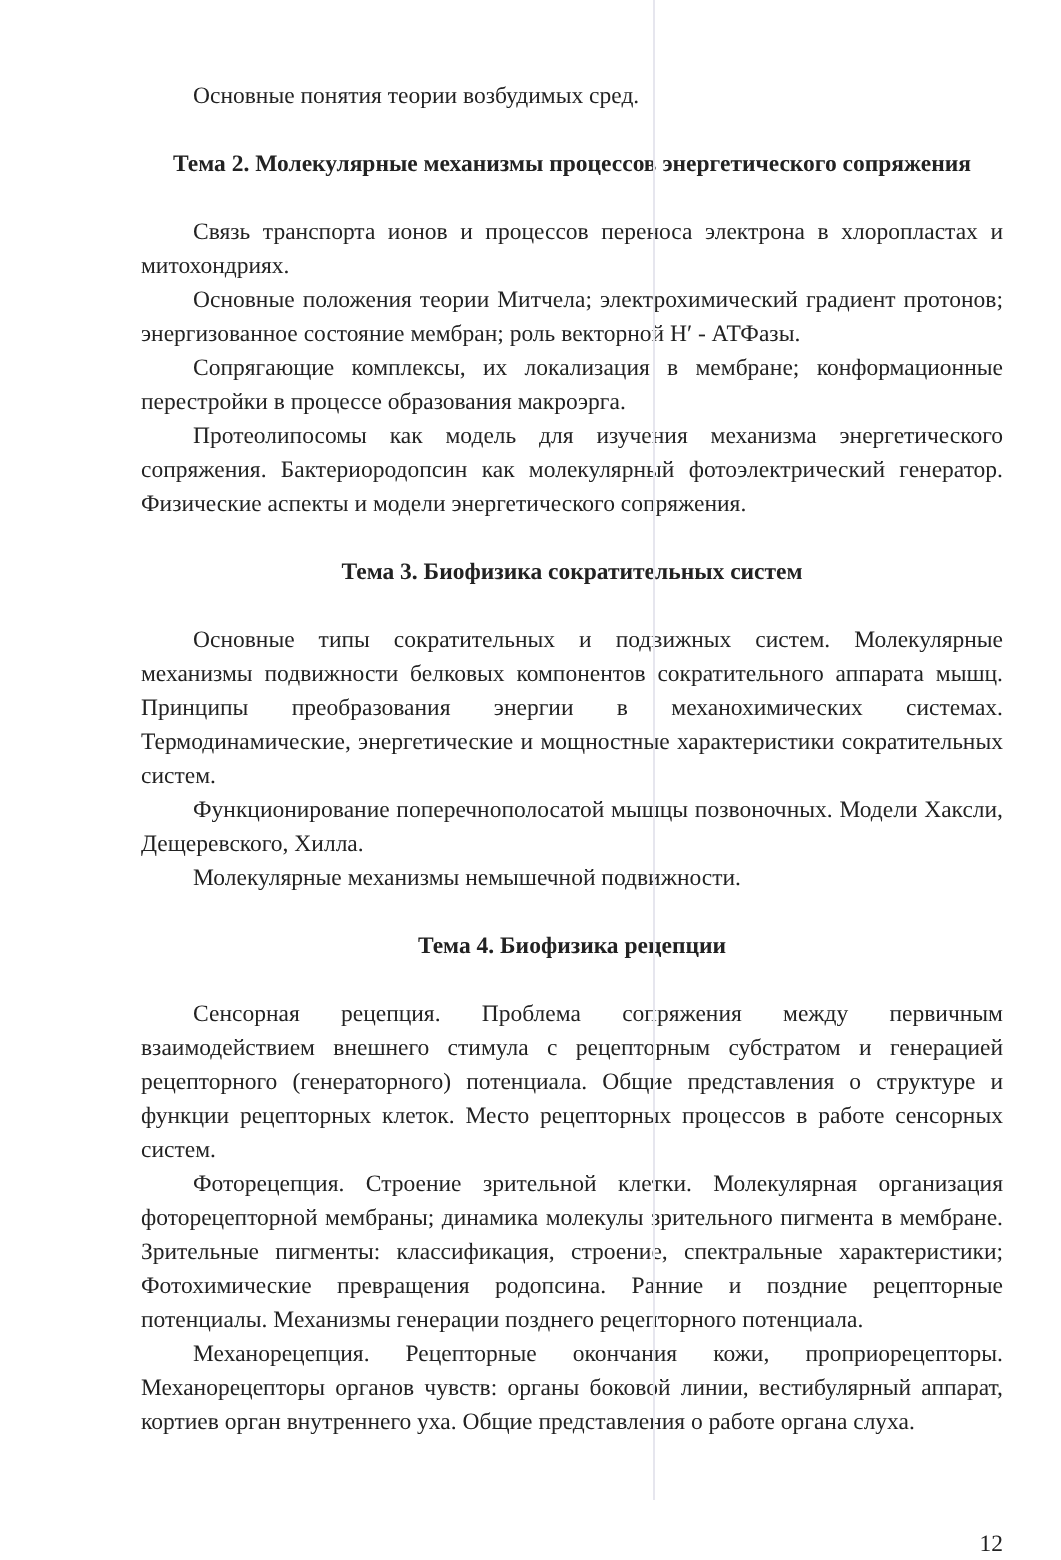Основные понятия теории возбудимых сред.
Тема 2. Молекулярные механизмы процессов энергетического сопряжения
Связь транспорта ионов и процессов переноса электрона в хлоропластах и митохондриях.
Основные положения теории Митчела; электрохимический градиент протонов; энергизованное состояние мембран; роль векторной Н′ - АТФазы.
Сопрягающие комплексы, их локализация в мембране; конформационные перестройки в процессе образования макроэрга.
Протеолипосомы как модель для изучения механизма энергетического сопряжения. Бактериородопсин как молекулярный фотоэлектрический генератор. Физические аспекты и модели энергетического сопряжения.
Тема 3. Биофизика сократительных систем
Основные типы сократительных и подвижных систем. Молекулярные механизмы подвижности белковых компонентов сократительного аппарата мышц. Принципы преобразования энергии в механохимических системах. Термодинамические, энергетические и мощностные характеристики сократительных систем.
Функционирование поперечнополосатой мышцы позвоночных. Модели Хаксли, Дещеревского, Хилла.
Молекулярные механизмы немышечной подвижности.
Тема 4. Биофизика рецепции
Сенсорная рецепция. Проблема сопряжения между первичным взаимодействием внешнего стимула с рецепторным субстратом и генерацией рецепторного (генераторного) потенциала. Общие представления о структуре и функции рецепторных клеток. Место рецепторных процессов в работе сенсорных систем.
Фоторецепция. Строение зрительной клетки. Молекулярная организация фоторецепторной мембраны; динамика молекулы зрительного пигмента в мембране. Зрительные пигменты: классификация, строение, спектральные характеристики; Фотохимические превращения родопсина. Ранние и поздние рецепторные потенциалы. Механизмы генерации позднего рецепторного потенциала.
Механорецепция. Рецепторные окончания кожи, проприорецепторы. Механорецепторы органов чувств: органы боковой линии, вестибулярный аппарат, кортиев орган внутреннего уха. Общие представления о работе органа слуха.
12